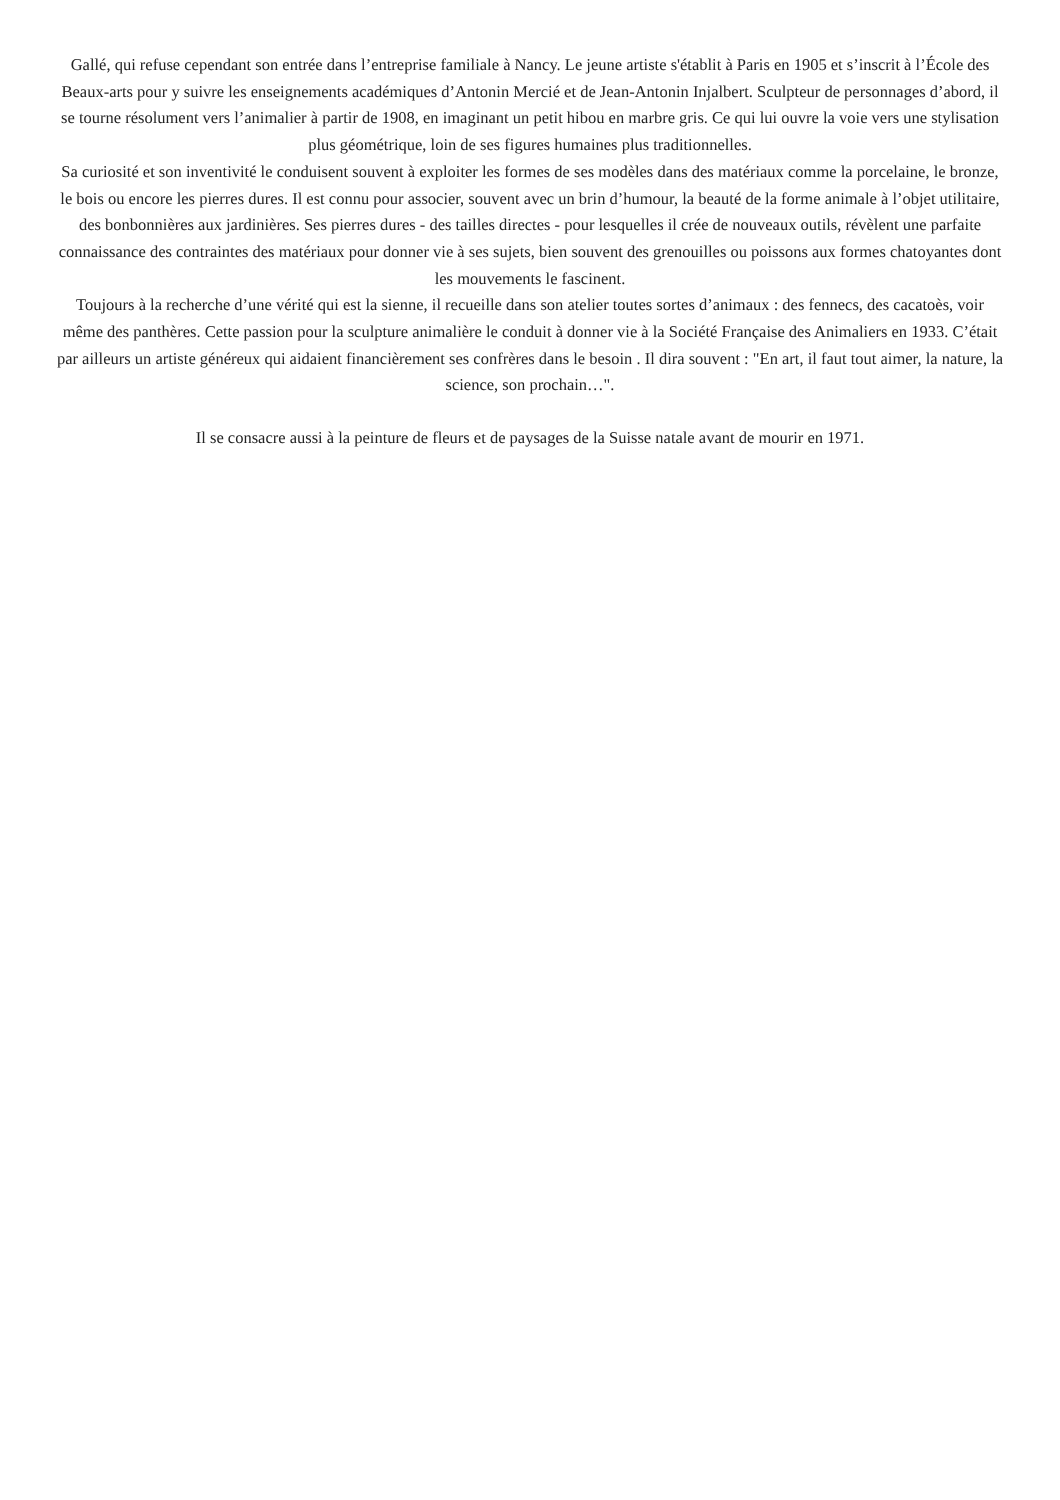Gallé, qui refuse cependant son entrée dans l’entreprise familiale à Nancy. Le jeune artiste s'établit à Paris en 1905 et s’inscrit à l’École des Beaux-arts pour y suivre les enseignements académiques d’Antonin Mercié et de Jean-Antonin Injalbert. Sculpteur de personnages d’abord, il se tourne résolument vers l’animalier à partir de 1908, en imaginant un petit hibou en marbre gris. Ce qui lui ouvre la voie vers une stylisation plus géométrique, loin de ses figures humaines plus traditionnelles.
Sa curiosité et son inventivité le conduisent souvent à exploiter les formes de ses modèles dans des matériaux comme la porcelaine, le bronze, le bois ou encore les pierres dures. Il est connu pour associer, souvent avec un brin d’humour, la beauté de la forme animale à l’objet utilitaire, des bonbonnières aux jardinières. Ses pierres dures - des tailles directes - pour lesquelles il crée de nouveaux outils, révèlent une parfaite connaissance des contraintes des matériaux pour donner vie à ses sujets, bien souvent des grenouilles ou poissons aux formes chatoyantes dont les mouvements le fascinent.
Toujours à la recherche d’une vérité qui est la sienne, il recueille dans son atelier toutes sortes d’animaux : des fennecs, des cacatoès, voir même des panthères. Cette passion pour la sculpture animalière le conduit à donner vie à la Société Française des Animaliers en 1933. C’était par ailleurs un artiste généreux qui aidaient financièrement ses confrères dans le besoin . Il dira souvent : "En art, il faut tout aimer, la nature, la science, son prochain…".
Il se consacre aussi à la peinture de fleurs et de paysages de la Suisse natale avant de mourir en 1971.